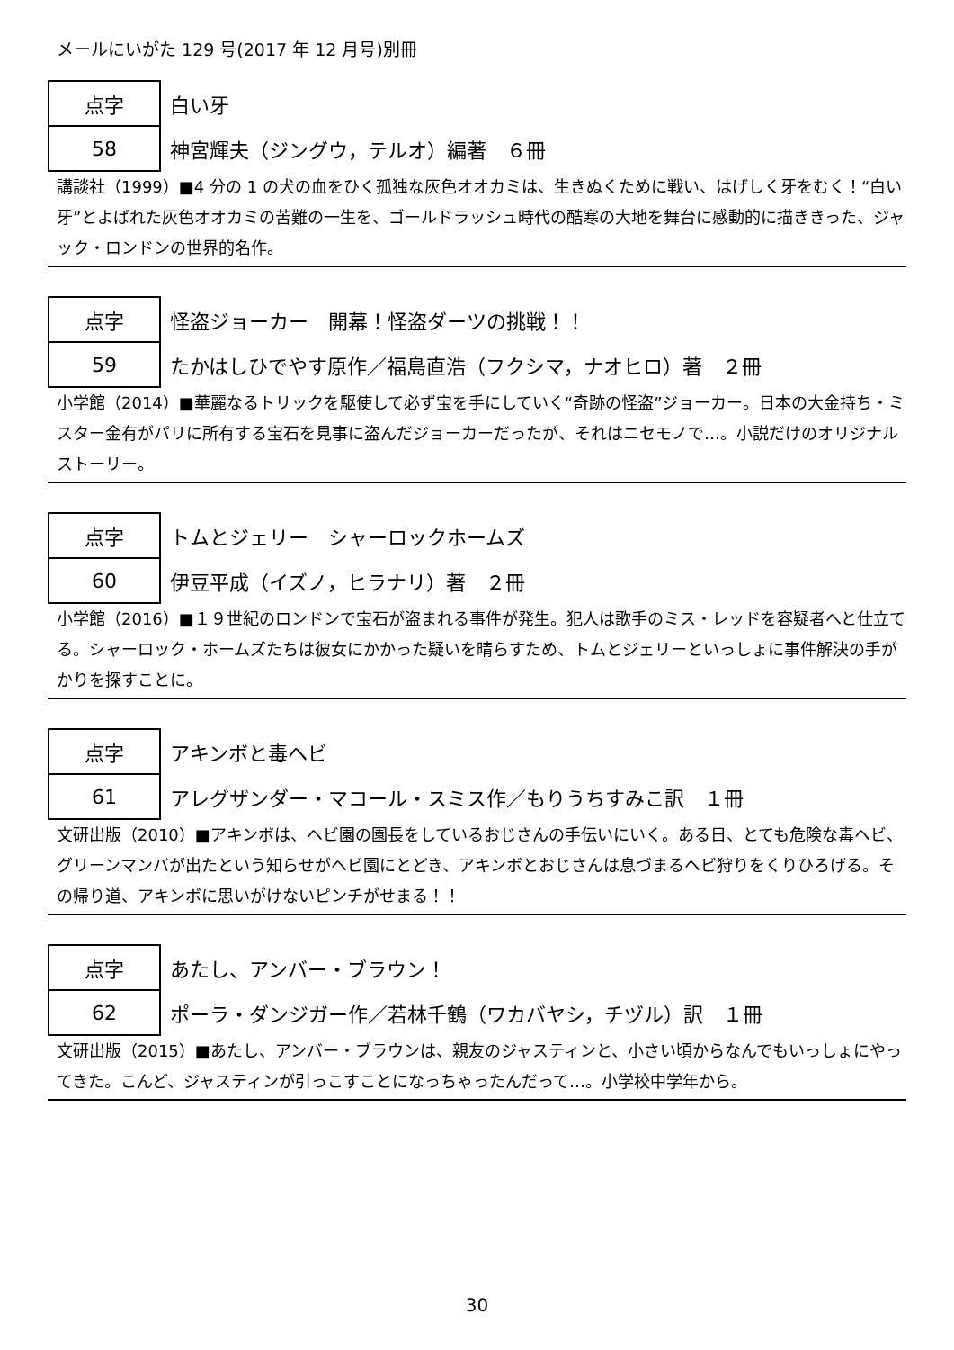メールにいがた 129 号(2017 年 12 月号)別冊
| 点字 | 白い牙 |
| 58 | 神宮輝夫（ジングウ，テルオ）編著 ６冊 |
講談社（1999）■4 分の 1 の犬の血をひく孤独な灰色オオカミは、生きぬくために戦い、はげしく牙をむく！“白い牙”とよばれた灰色オオカミの苦難の一生を、ゴールドラッシュ時代の酷寒の大地を舞台に感動的に描ききった、ジャック・ロンドンの世界的名作。
| 点字 | 怪盗ジョーカー 開幕！怪盗ダーツの挑戦！！ |
| 59 | たかはしひでやす原作／福島直浩（フクシマ，ナオヒロ）著 ２冊 |
小学館（2014）■華麗なるトリックを駆使して必ず宝を手にしていく“奇跡の怪盗”ジョーカー。日本の大金持ち・ミスター金有がパリに所有する宝石を見事に盗んだジョーカーだったが、それはニセモノで…。小説だけのオリジナルストーリー。
| 点字 | トムとジェリー シャーロックホームズ |
| 60 | 伊豆平成（イズノ，ヒラナリ）著 ２冊 |
小学館（2016）■１９世紀のロンドンで宝石が盗まれる事件が発生。犯人は歌手のミス・レッドを容疑者へと仕立てる。シャーロック・ホームズたちは彼女にかかった疑いを晴らすため、トムとジェリーといっしょに事件解決の手がかりを探すことに。
| 点字 | アキンボと毒ヘビ |
| 61 | アレグザンダー・マコール・スミス作／もりうちすみこ訳 １冊 |
文研出版（2010）■アキンボは、ヘビ園の園長をしているおじさんの手伝いにいく。ある日、とても危険な毒ヘビ、グリーンマンバが出たという知らせがヘビ園にとどき、アキンボとおじさんは息づまるヘビ狩りをくりひろげる。その帰り道、アキンボに思いがけないピンチがせまる！！
| 点字 | あたし、アンバー・ブラウン！ |
| 62 | ポーラ・ダンジガー作／若林千鶴（ワカバヤシ，チヅル）訳 １冊 |
文研出版（2015）■あたし、アンバー・ブラウンは、親友のジャスティンと、小さい頃からなんでもいっしょにやってきた。こんど、ジャスティンが引っこすことになっちゃったんだって…。小学校中学年から。
30